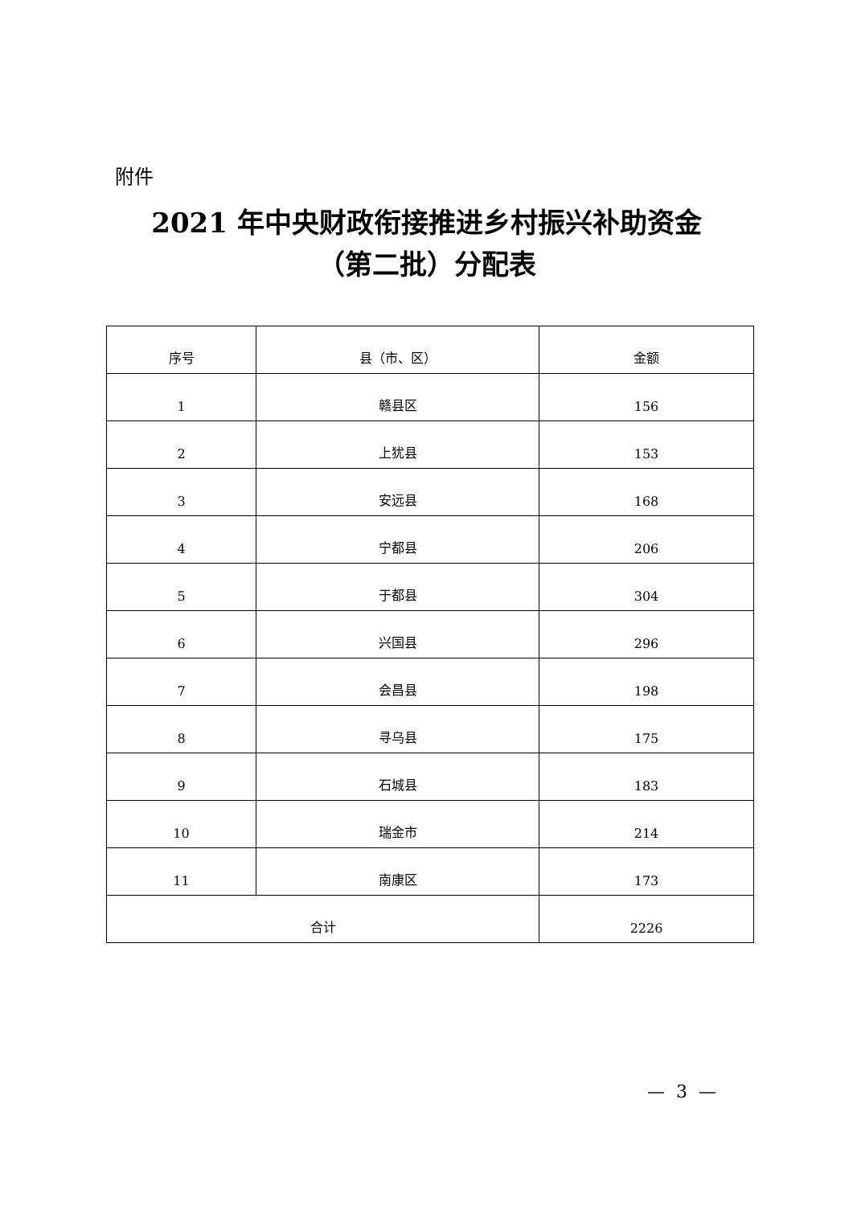附件
2021 年中央财政衔接推进乡村振兴补助资金
（第二批）分配表
| 序号 | 县（市、区） | 金额 |
| --- | --- | --- |
| 1 | 赣县区 | 156 |
| 2 | 上犹县 | 153 |
| 3 | 安远县 | 168 |
| 4 | 宁都县 | 206 |
| 5 | 于都县 | 304 |
| 6 | 兴国县 | 296 |
| 7 | 会昌县 | 198 |
| 8 | 寻乌县 | 175 |
| 9 | 石城县 | 183 |
| 10 | 瑞金市 | 214 |
| 11 | 南康区 | 173 |
| 合计 | | 2226 |
— 3 —